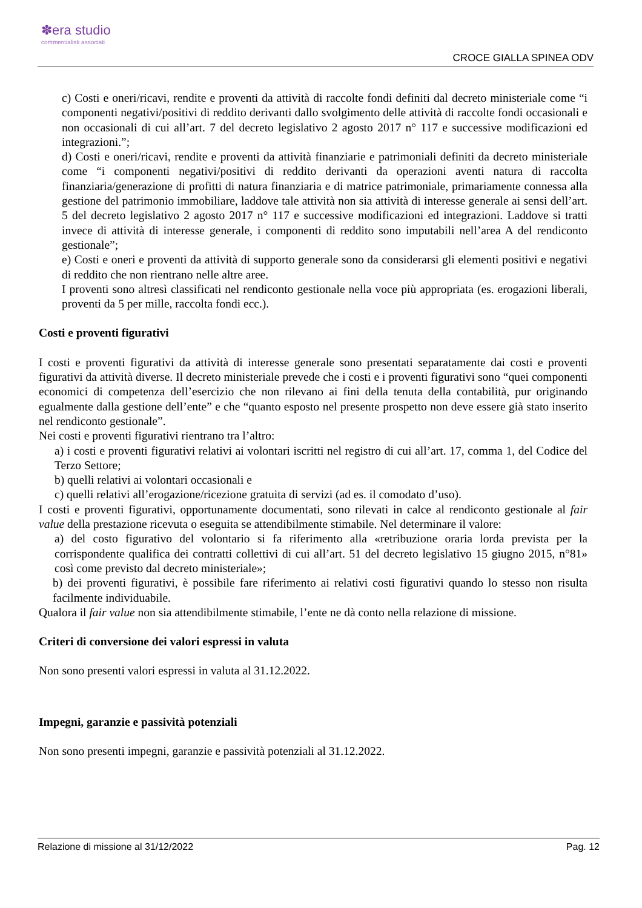✽era studio
commercialisti associati
CROCE GIALLA SPINEA ODV
c) Costi e oneri/ricavi, rendite e proventi da attività di raccolte fondi definiti dal decreto ministeriale come “i componenti negativi/positivi di reddito derivanti dallo svolgimento delle attività di raccolte fondi occasionali e non occasionali di cui all’art. 7 del decreto legislativo 2 agosto 2017 n° 117 e successive modificazioni ed integrazioni.”;
d) Costi e oneri/ricavi, rendite e proventi da attività finanziarie e patrimoniali definiti da decreto ministeriale come “i componenti negativi/positivi di reddito derivanti da operazioni aventi natura di raccolta finanziaria/generazione di profitti di natura finanziaria e di matrice patrimoniale, primariamente connessa alla gestione del patrimonio immobiliare, laddove tale attività non sia attività di interesse generale ai sensi dell’art. 5 del decreto legislativo 2 agosto 2017 n° 117 e successive modificazioni ed integrazioni. Laddove si tratti invece di attività di interesse generale, i componenti di reddito sono imputabili nell’area A del rendiconto gestionale”;
e) Costi e oneri e proventi da attività di supporto generale sono da considerarsi gli elementi positivi e negativi di reddito che non rientrano nelle altre aree.
I proventi sono altresì classificati nel rendiconto gestionale nella voce più appropriata (es. erogazioni liberali, proventi da 5 per mille, raccolta fondi ecc.).
Costi e proventi figurativi
I costi e proventi figurativi da attività di interesse generale sono presentati separatamente dai costi e proventi figurativi da attività diverse. Il decreto ministeriale prevede che i costi e i proventi figurativi sono “quei componenti economici di competenza dell’esercizio che non rilevano ai fini della tenuta della contabilità, pur originando egualmente dalla gestione dell’ente” e che “quanto esposto nel presente prospetto non deve essere già stato inserito nel rendiconto gestionale”.
Nei costi e proventi figurativi rientrano tra l’altro:
a) i costi e proventi figurativi relativi ai volontari iscritti nel registro di cui all’art. 17, comma 1, del Codice del Terzo Settore;
b) quelli relativi ai volontari occasionali e
c) quelli relativi all’erogazione/ricezione gratuita di servizi (ad es. il comodato d’uso).
I costi e proventi figurativi, opportunamente documentati, sono rilevati in calce al rendiconto gestionale al fair value della prestazione ricevuta o eseguita se attendibilmente stimabile. Nel determinare il valore:
a) del costo figurativo del volontario si fa riferimento alla «retribuzione oraria lorda prevista per la corrispondente qualifica dei contratti collettivi di cui all’art. 51 del decreto legislativo 15 giugno 2015, n°81» così come previsto dal decreto ministeriale»;
b) dei proventi figurativi, è possibile fare riferimento ai relativi costi figurativi quando lo stesso non risulta facilmente individuabile.
Qualora il fair value non sia attendibilmente stimabile, l’ente ne dà conto nella relazione di missione.
Criteri di conversione dei valori espressi in valuta
Non sono presenti valori espressi in valuta al 31.12.2022.
Impegni, garanzie e passività potenziali
Non sono presenti impegni, garanzie e passività potenziali al 31.12.2022.
Relazione di missione al 31/12/2022 Pag. 12